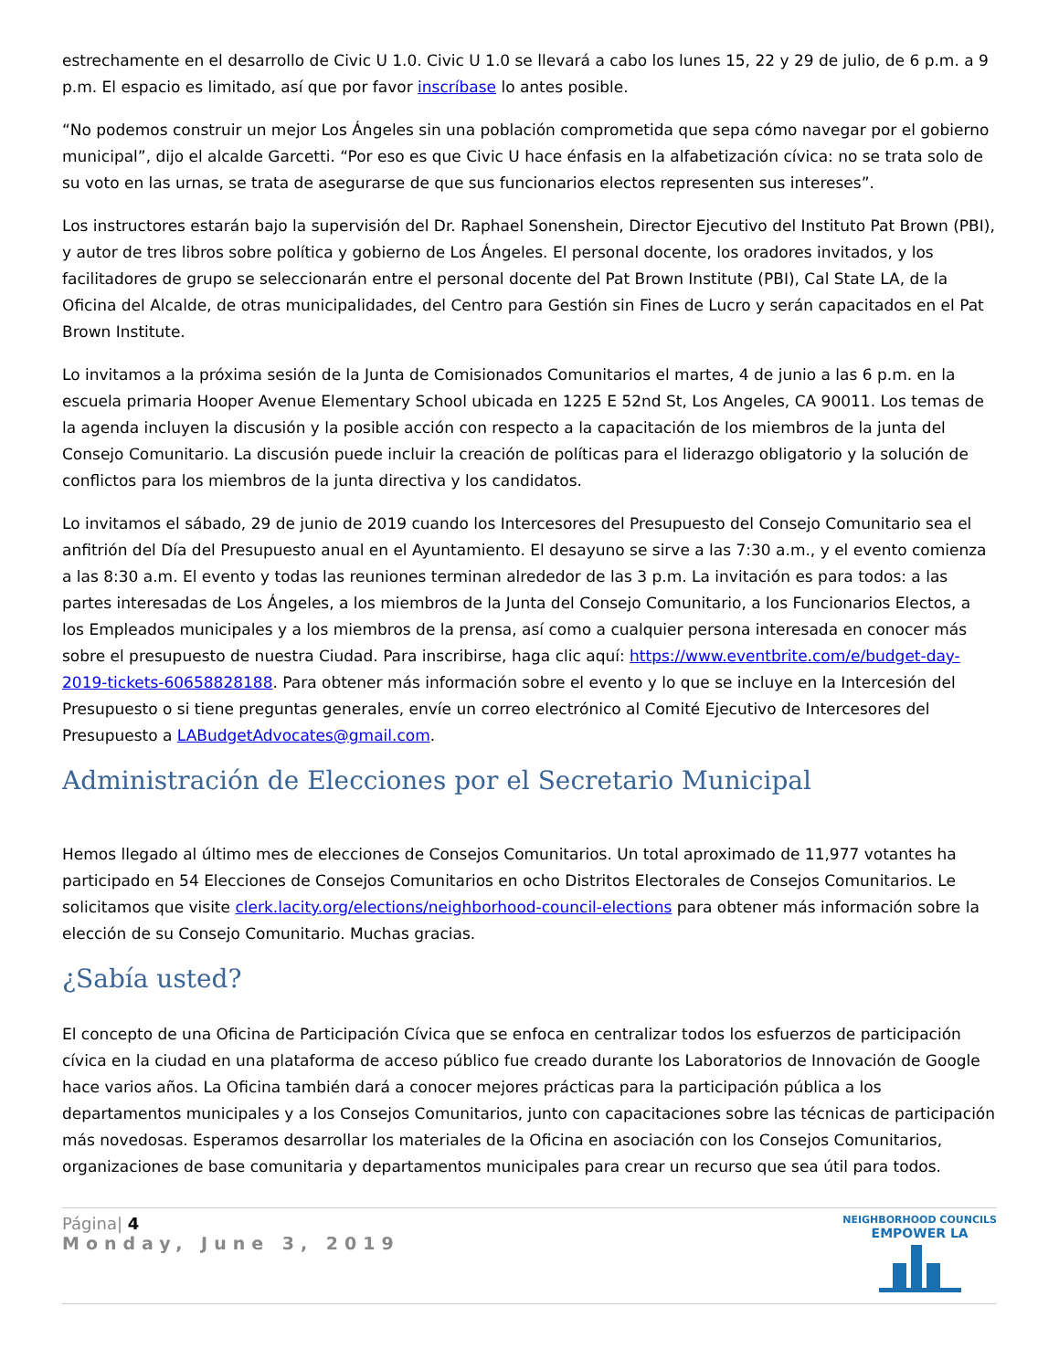estrechamente en el desarrollo de Civic U 1.0. Civic U 1.0 se llevará a cabo los lunes 15, 22 y 29 de julio, de 6 p.m. a 9 p.m. El espacio es limitado, así que por favor inscríbase lo antes posible.
“No podemos construir un mejor Los Ángeles sin una población comprometida que sepa cómo navegar por el gobierno municipal”, dijo el alcalde Garcetti. “Por eso es que Civic U hace énfasis en la alfabetización cívica: no se trata solo de su voto en las urnas, se trata de asegurarse de que sus funcionarios electos representen sus intereses”.
Los instructores estarán bajo la supervisión del Dr. Raphael Sonenshein, Director Ejecutivo del Instituto Pat Brown (PBI), y autor de tres libros sobre política y gobierno de Los Ángeles. El personal docente, los oradores invitados, y los facilitadores de grupo se seleccionarán entre el personal docente del Pat Brown Institute (PBI), Cal State LA, de la Oficina del Alcalde, de otras municipalidades, del Centro para Gestión sin Fines de Lucro y serán capacitados en el Pat Brown Institute.
Lo invitamos a la próxima sesión de la Junta de Comisionados Comunitarios el martes, 4 de junio a las 6 p.m. en la escuela primaria Hooper Avenue Elementary School ubicada en 1225 E 52nd St, Los Angeles, CA 90011. Los temas de la agenda incluyen la discusión y la posible acción con respecto a la capacitación de los miembros de la junta del Consejo Comunitario. La discusión puede incluir la creación de políticas para el liderazgo obligatorio y la solución de conflictos para los miembros de la junta directiva y los candidatos.
Lo invitamos el sábado, 29 de junio de 2019 cuando los Intercesores del Presupuesto del Consejo Comunitario sea el anfitrión del Día del Presupuesto anual en el Ayuntamiento. El desayuno se sirve a las 7:30 a.m., y el evento comienza a las 8:30 a.m. El evento y todas las reuniones terminan alrededor de las 3 p.m. La invitación es para todos: a las partes interesadas de Los Ángeles, a los miembros de la Junta del Consejo Comunitario, a los Funcionarios Electos, a los Empleados municipales y a los miembros de la prensa, así como a cualquier persona interesada en conocer más sobre el presupuesto de nuestra Ciudad. Para inscribirse, haga clic aquí: https://www.eventbrite.com/e/budget-day-2019-tickets-60658828188. Para obtener más información sobre el evento y lo que se incluye en la Intercesión del Presupuesto o si tiene preguntas generales, envíe un correo electrónico al Comité Ejecutivo de Intercesores del Presupuesto a LABudgetAdvocates@gmail.com.
Administración de Elecciones por el Secretario Municipal
Hemos llegado al último mes de elecciones de Consejos Comunitarios. Un total aproximado de 11,977 votantes ha participado en 54 Elecciones de Consejos Comunitarios en ocho Distritos Electorales de Consejos Comunitarios. Le solicitamos que visite clerk.lacity.org/elections/neighborhood-council-elections para obtener más información sobre la elección de su Consejo Comunitario. Muchas gracias.
¿Sabía usted?
El concepto de una Oficina de Participación Cívica que se enfoca en centralizar todos los esfuerzos de participación cívica en la ciudad en una plataforma de acceso público fue creado durante los Laboratorios de Innovación de Google hace varios años. La Oficina también dará a conocer mejores prácticas para la participación pública a los departamentos municipales y a los Consejos Comunitarios, junto con capacitaciones sobre las técnicas de participación más novedosas. Esperamos desarrollar los materiales de la Oficina en asociación con los Consejos Comunitarios, organizaciones de base comunitaria y departamentos municipales para crear un recurso que sea útil para todos.
Página| 4
Monday, June 3, 2019
NEIGHBORHOOD COUNCILS
EMPOWER LA